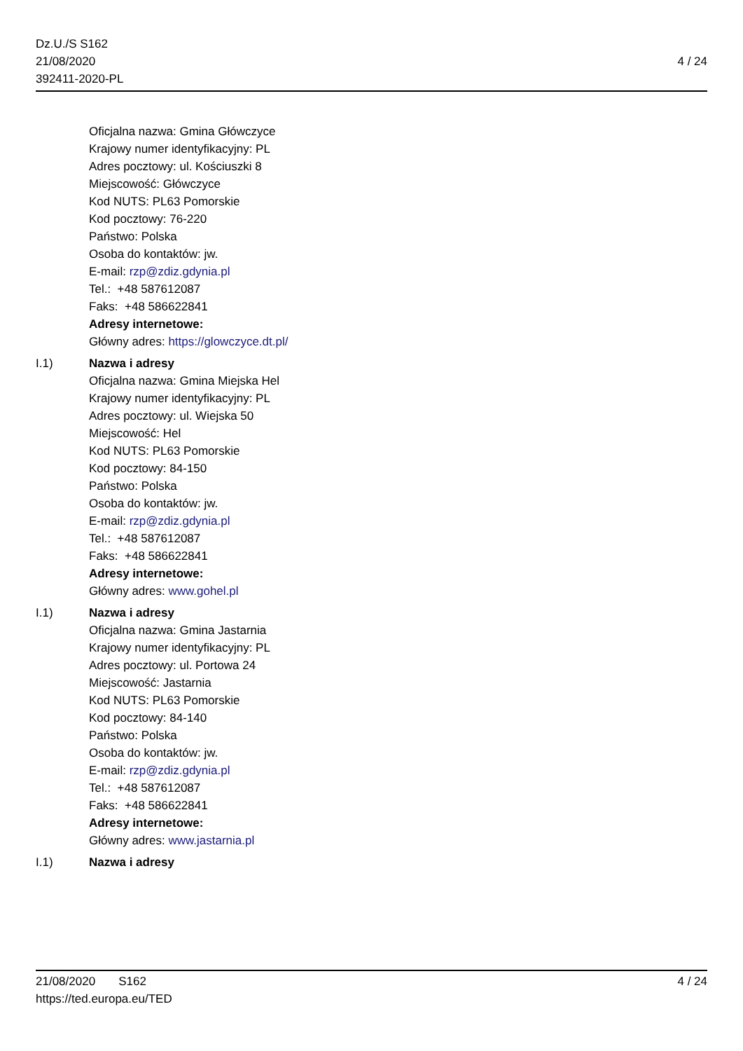Dz.U./S S162
21/08/2020
392411-2020-PL
4 / 24
Oficjalna nazwa: Gmina Główczyce
Krajowy numer identyfikacyjny: PL
Adres pocztowy: ul. Kościuszki 8
Miejscowość: Główczyce
Kod NUTS: PL63 Pomorskie
Kod pocztowy: 76-220
Państwo: Polska
Osoba do kontaktów: jw.
E-mail: rzp@zdiz.gdynia.pl
Tel.: +48 587612087
Faks: +48 586622841
Adresy internetowe:
Główny adres: https://glowczyce.dt.pl/
I.1) Nazwa i adresy
Oficjalna nazwa: Gmina Miejska Hel
Krajowy numer identyfikacyjny: PL
Adres pocztowy: ul. Wiejska 50
Miejscowość: Hel
Kod NUTS: PL63 Pomorskie
Kod pocztowy: 84-150
Państwo: Polska
Osoba do kontaktów: jw.
E-mail: rzp@zdiz.gdynia.pl
Tel.: +48 587612087
Faks: +48 586622841
Adresy internetowe:
Główny adres: www.gohel.pl
I.1) Nazwa i adresy
Oficjalna nazwa: Gmina Jastarnia
Krajowy numer identyfikacyjny: PL
Adres pocztowy: ul. Portowa 24
Miejscowość: Jastarnia
Kod NUTS: PL63 Pomorskie
Kod pocztowy: 84-140
Państwo: Polska
Osoba do kontaktów: jw.
E-mail: rzp@zdiz.gdynia.pl
Tel.: +48 587612087
Faks: +48 586622841
Adresy internetowe:
Główny adres: www.jastarnia.pl
I.1) Nazwa i adresy
21/08/2020 S162
https://ted.europa.eu/TED
4 / 24